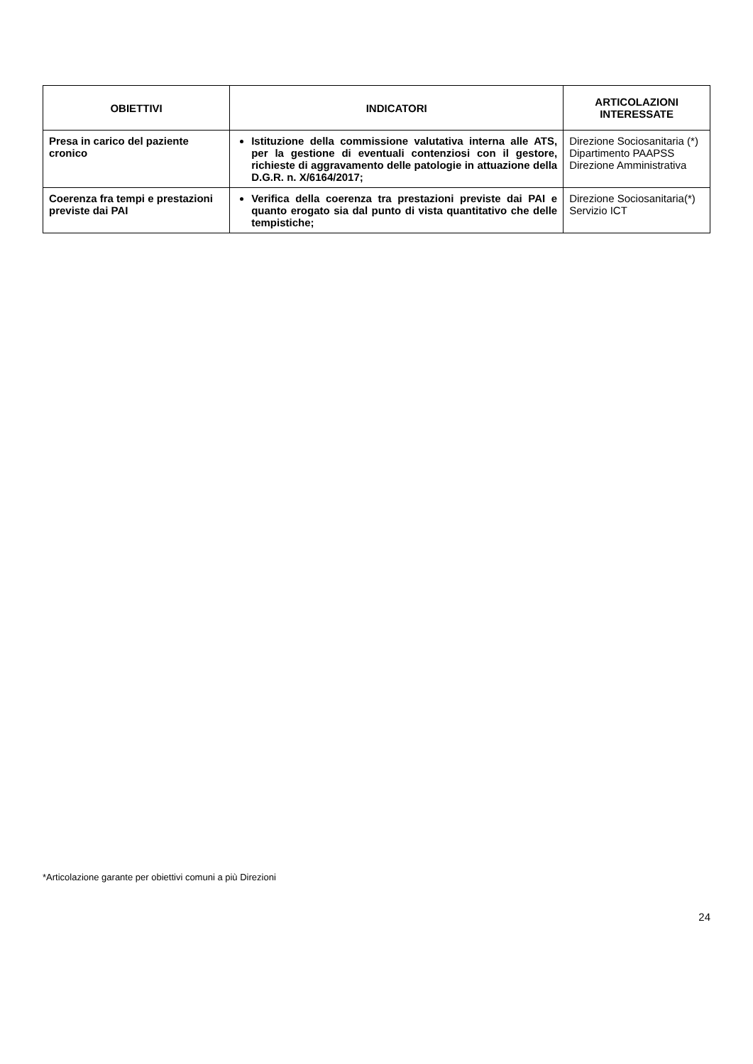| OBIETTIVI | INDICATORI | ARTICOLAZIONI INTERESSATE |
| --- | --- | --- |
| Presa in carico del paziente cronico | Istituzione della commissione valutativa interna alle ATS, per la gestione di eventuali contenziosi con il gestore, richieste di aggravamento delle patologie in attuazione della D.G.R. n. X/6164/2017; | Direzione Sociosanitaria (*) Dipartimento PAAPSS Direzione Amministrativa |
| Coerenza fra tempi e prestazioni previste dai PAI | Verifica della coerenza tra prestazioni previste dai PAI e quanto erogato sia dal punto di vista quantitativo che delle tempistiche; | Direzione Sociosanitaria(*) Servizio ICT |
*Articolazione garante per obiettivi comuni a più Direzioni
24